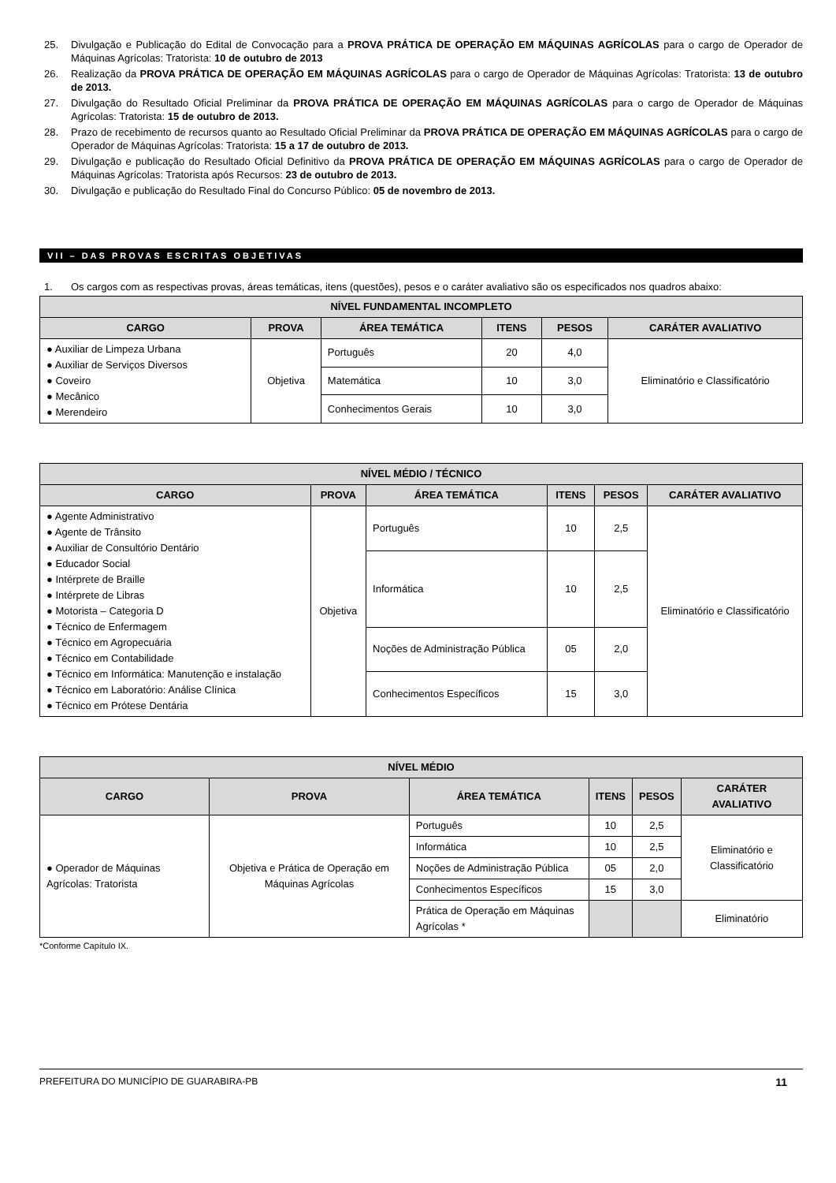25. Divulgação e Publicação do Edital de Convocação para a PROVA PRÁTICA DE OPERAÇÃO EM MÁQUINAS AGRÍCOLAS para o cargo de Operador de Máquinas Agrícolas: Tratorista: 10 de outubro de 2013
26. Realização da PROVA PRÁTICA DE OPERAÇÃO EM MÁQUINAS AGRÍCOLAS para o cargo de Operador de Máquinas Agrícolas: Tratorista: 13 de outubro de 2013.
27. Divulgação do Resultado Oficial Preliminar da PROVA PRÁTICA DE OPERAÇÃO EM MÁQUINAS AGRÍCOLAS para o cargo de Operador de Máquinas Agrícolas: Tratorista: 15 de outubro de 2013.
28. Prazo de recebimento de recursos quanto ao Resultado Oficial Preliminar da PROVA PRÁTICA DE OPERAÇÃO EM MÁQUINAS AGRÍCOLAS para o cargo de Operador de Máquinas Agrícolas: Tratorista: 15 a 17 de outubro de 2013.
29. Divulgação e publicação do Resultado Oficial Definitivo da PROVA PRÁTICA DE OPERAÇÃO EM MÁQUINAS AGRÍCOLAS para o cargo de Operador de Máquinas Agrícolas: Tratorista após Recursos: 23 de outubro de 2013.
30. Divulgação e publicação do Resultado Final do Concurso Público: 05 de novembro de 2013.
VII – DAS PROVAS ESCRITAS OBJETIVAS
1. Os cargos com as respectivas provas, áreas temáticas, itens (questões), pesos e o caráter avaliativo são os especificados nos quadros abaixo:
| NÍVEL FUNDAMENTAL INCOMPLETO | | | | | |
| --- | --- | --- | --- | --- | --- |
| CARGO | PROVA | ÁREA TEMÁTICA | ITENS | PESOS | CARÁTER AVALIATIVO |
| ● Auxiliar de Limpeza Urbana ● Auxiliar de Serviços Diversos ● Coveiro ● Mecânico ● Merendeiro | Objetiva | Português | 20 | 4,0 | Eliminatório e Classificatório |
| | | Matemática | 10 | 3,0 | |
| | | Conhecimentos Gerais | 10 | 3,0 | |
| NÍVEL MÉDIO / TÉCNICO | | | | | |
| --- | --- | --- | --- | --- | --- |
| CARGO | PROVA | ÁREA TEMÁTICA | ITENS | PESOS | CARÁTER AVALIATIVO |
| ● Agente Administrativo ● Agente de Trânsito ● Auxiliar de Consultório Dentário ● Educador Social ● Intérprete de Braille ● Intérprete de Libras ● Motorista – Categoria D ● Técnico de Enfermagem ● Técnico em Agropecuária ● Técnico em Contabilidade ● Técnico em Informática: Manutenção e instalação ● Técnico em Laboratório: Análise Clínica ● Técnico em Prótese Dentária | Objetiva | Português | 10 | 2,5 | Eliminatório e Classificatório |
| | | Informática | 10 | 2,5 | |
| | | Noções de Administração Pública | 05 | 2,0 | |
| | | Conhecimentos Específicos | 15 | 3,0 | |
| NÍVEL MÉDIO | | | | | |
| --- | --- | --- | --- | --- | --- |
| CARGO | PROVA | ÁREA TEMÁTICA | ITENS | PESOS | CARÁTER AVALIATIVO |
| ● Operador de Máquinas Agrícolas: Tratorista | Objetiva e Prática de Operação em Máquinas Agrícolas | Português | 10 | 2,5 | Eliminatório e Classificatório |
| | | Informática | 10 | 2,5 | |
| | | Noções de Administração Pública | 05 | 2,0 | |
| | | Conhecimentos Específicos | 15 | 3,0 | |
| | | Prática de Operação em Máquinas Agrícolas * | | | Eliminatório |
*Conforme Capítulo IX.
PREFEITURA DO MUNICÍPIO DE GUARABIRA-PB 11